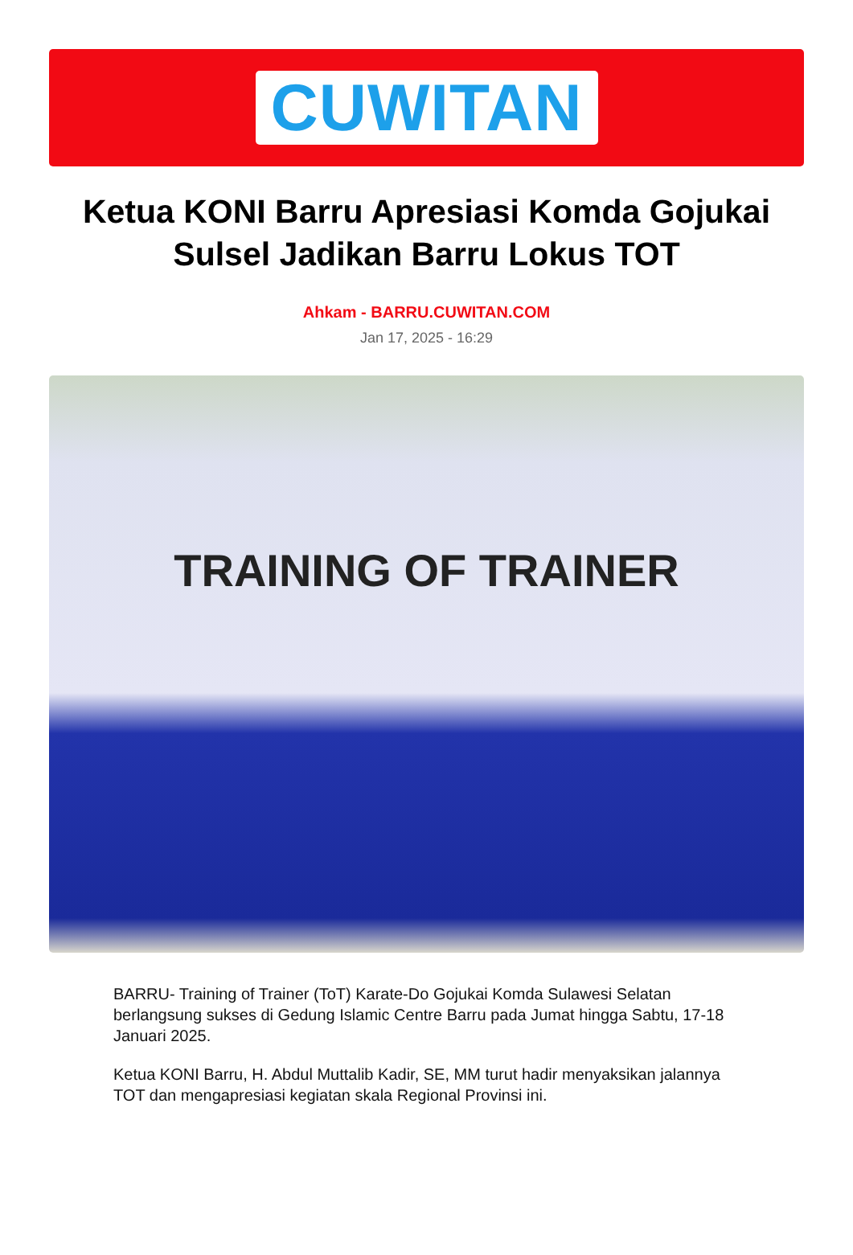CUWITAN
Ketua KONI Barru Apresiasi Komda Gojukai Sulsel Jadikan Barru Lokus TOT
Ahkam - BARRU.CUWITAN.COM
Jan 17, 2025 - 16:29
TRAINING OF TRAINER
BARRU- Training of Trainer (ToT) Karate-Do Gojukai Komda Sulawesi Selatan berlangsung sukses di Gedung Islamic Centre Barru pada Jumat hingga Sabtu, 17-18 Januari 2025.
Ketua KONI Barru, H. Abdul Muttalib Kadir, SE, MM turut hadir menyaksikan jalannya TOT dan mengapresiasi kegiatan skala Regional Provinsi ini.